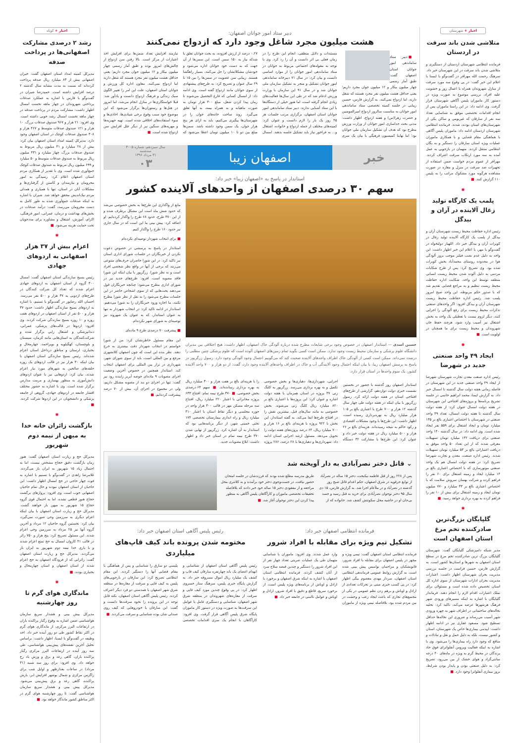اخبار + شهرستان
متلاشی شدن باند سرقت در اردستان
فرمانده انتظامی شهرستان اردستان از دستگیری و متلاشی شدن باند سرقت در این شهرستان خبر داد. سرهنگ رحمت الله مهرافر در گفت‌وگو با ایسنا با اعلام این خبر گفت: در پی وقوع سه مورد سرقت از منازل شهروندان همراه با اعمال زور و خشونت علیه افراد، بررسی موضوع به صورت ویژه در دستور کار ماموران پلیس آگاهی شهرستان قرار گرفت. وی ادامه داد: در این راستا ماموران پس از انجام اقدامات تخصصی موفق به شناسایی تعداد سه نفر از سارقان که غیربومی و ساکن یکی از شهرستان‌های استان بودند، شدند. فرمانده انتظامی شهرستان اردستان ادامه داد: ماموران پلیس آگاهی با هماهنگی مقام قضایی و با همکاری ماموران عملیات ویژه استان سارقان را دستگیر و به یگان انتظامی منتقل کردند. متهمان در بازجویی به عمل آمده به سه مورد ارتکاب سرقت اعتراف کردند. مهرافر از عموم مردم خواست ضمن استفاده از تجهیزات ضد سرقت در منزل و مغازه در صورت مشاهده هرگونه مورد مشکوک مراتب را به پلیس ۱۱۰ گزارش کنند. ■
◉
پلمب یک کارگاه تولید زغال آلاینده در آران و بیدگل
رئیس اداره حفاظت محیط زیست شهرستان آران و بیدگل از پلمب یک کارگاه آلاینده تولید زغال در کویرات آران و بیدگل خبر داد. اللهیار دولتخواه در گفت‌وگو با مهر، با اعلام این خبر اظهار داشت: این واحد به دلیل عدم نصب فیلتر موجب بروز آلودگی هوا در محدوده روستای محمدآباد بخش کویرات شده بود. وی تصریح کرد: پس از طرح شکایات مردمی به دلیل آلوده شدن محیط زیست انسانی منطقه توسط این واحد، شکایت اداره حفاظت محیط زیست تنظیم و به مراجع قضایی تقدیم شد که با صدور حکم مربوطه، این واحد صبح امروز پلمب شد. رئیس اداره حفاظت محیط زیست شهرستان آران و بیدگل افزود: اگر واحدهای صنعتی تذکرات محیط زیست برای رفع آلودگی را اجرایی کنند، دیگر لزوم نیست با تعطیلی یک واحد به بخش اشتغال نیز آسیب وارد شود، هرچند حفظ جان شهروندان و محیط زیست برای ما همچنان در اولویت است. ■
◉
ایجاد ۴۹ واحد صنعتی جدید در شهرضا
رئیس اداره صنعت معدن تجارت شهرستان شهرضا از ایجاد ۴۹ واحد صنعتی جدید در این شهرستان در فاصله زمانی هفته دولت سال گذشته تا امسال خبر داد. به گزارش ایمنا، محمد ابراهیم خاتمی در جلسه تشریح برنامه‌ها و پروژه‌های افتتاحی این شهرستان در هفته دولت امسال عنوان کرد: از هفته دولت سال گذشته تا هفته دولت امسال، تعداد ۴۹ واحد صنعتی در شهرستان با اختصاص اعتباری بالغ بر ۱۳۵ میلیارد تومان و ایجاد اشتغال برای ۵۵۹ نفر ایجاد شده است. وی ادامه داد: در سال گذشته ۱۴۰ واحد صنعتی برای دریافت ۱۴۲ میلیارد تومان تسهیلات معرفی شدند که از این تعداد ۵۰ واحد موفق به دریافت اعتباراتی بالغ بر ۵۳ میلیارد تومان تسهیلات شدند. رئیس اداره صنعت، معدن و تجارت شهرضا تصریح کرد: در هفته دولت امسال هم یک واحد صنعتی موتورسازی که با اختصاص اعتباری بالغ بر ۱۴ میلیارد ایجاد و زمینه اشتغال برای ۶۰ نفر را فراهم کرده و شرکت بهسان سروش سلامت که با اختصاص اعتباری بالغ بر ۳۳ میلیارد و ۷۷۰ میلیون تومان ایجاد و زمینه اشتغال برای بیش از ۱۰ نفر را فراهم کرده به بهره برداری خواهد رسید. ■
◉
گلپایگان بزرگ‌ترین صادرکننده تخم مرغ استان اصفهان است
مدیر شبکه دامپزشکی گلپایگان گفت: شهرستان گلپایگان بزرگ ترین صادرکننده تخم مرغ در سطح استان اصفهان به شهرها و استان‌ها کشور است. به گزارش فارس، حسین فراست در جلسه بررسی مدیریت بحران شهرستان اظهار داشت: اعتبارات مدیریت بحران ادارات شهرستان از سوی اداره کل استان تخصیص داده شده است و مسئولان برای تملک اعتبارات اقدام لازم را انجام دهند. فرماندار گلپایگان با اشاره به اینکه مسیرهای ورودی شهر فرهنگ هرشهرها عرضه می‌کند، تاکید کرد: تخلیه نخاله‌های ساختمانی در اطراف شهر به چهره ورودی شهر آسیب می‌رساند و ضروری این نخاله‌ها حداقل تسطیح شود. مسعود غفاری نیز در ادامه اظهار داشت: اپیدمی بیماری‌ها خاص یک شهرستان، استان و کشور نیست، بلکه به دلیل حمل و نقل و تبادلات و منافع که وجود دارد راه بیماری‌ها را می‌شود. وی با اشاره به اینکه فعالیت ویروس آنفلوانزای فوق حاد پرندگان در محیط گرم به ویژه در ماه‌های ۴۰ درجه سانتی‌گراد و هوای خشک از بین می‌رود، تصریح کرد: به دلیل صنعتی بودن و پایدار بودن شرایط، بروز بیماری آنفلوانزا وجود دارد. ■
دبیر ستاد امور جوانان اصفهان:
هشت میلیون مجرد شاغل وجود دارد که ازدواج نمی‌کنند
■ دبیر ستاد ساماندهی امور جوانان استان اصفهان گفت: طبق آمار رسمی چهار میلیون بیکار و ۱۲ میلیون جوان مجرد داریم؛ یعنی حداقل هشت میلیون نفر مجرد هستند که شغل دارند، اما ازدواج نمی‌کنند. به گزارش فارس، حسین زیبایی در جلسه کمیته تخصصی ستاد ساماندهی امور جوانان به مناسبت سالروز ازدواج امیرالمومنین و حضرت زهرا(س) و هفته ازدواج، اظهار داشت: مدتی بحث جداسازی امور جوانان از وزارت ورزش مطرح بود که هدف آن تشکیل سازمان ملی جوانان بود؛ اما نهایتا کمیسیون فرهنگی با بیان یک سری مستندات و دلایل منطقی، انجام این طرح را در زمان فعلی بی اثر دانست و آن را رد کرد. وی با توجه به مقوله‌های اجتماعی مربوط به جوانان در ستاد ساماندهی امور جوانان را از موارد اساسی دانست و بیان کرد: در سال ۷۱ دبیرخانه ساماندهی امور جوانان تشکیل و منجر به تشکیل سازمان ملی جوانان شد و در سال ۹۱ این سازمان با وزارت ورزش ادغام شد که در طی این سال‌ها فعالیت‌های زیادی انجام گرفته است، اما هنوز خیلی از دستگاه‌ها با این ستاد آشنایی ندارند. دبیر ستاد ساماندهی امور جوانان استان اصفهان، برگزاری مرتب جلسات هر ۴۵ روز یک بار را لازم دانست و عنوان کرد: کمیته‌های مختلف از جمله ازدواج و خانواده، اشتغال و... به فراخور نیاز باید تشکیل جلسه بدهند. امسال ۰.۲۷ درصد از ارزش افزوده، به بحث جوانان تعلق با شدکه نیاز به ۱۵۰ سمن است. این سمن‌ها از آن جهت که به دست خود جوانان اداره می‌شود و خودشان مشکلاتشان را حل می‌کنند، بسیار راهگشا هستند. زیبایی سن عضویت در سمن‌ها را بین ۱۵ تا ۲۹ سال عنوان و تصریح کرد: به طرح‌های پیشنهادی از سوی جوانان مانند ازدواج گفته است. وی ادامه داد: از امسال کسانی که فارغ التحصیل می‌شوند تا زمان پیدا کردن شغل، مبلغ ۳۰۰ هزار تومان به صورت ماهیانه و به همراه بیمه، به آنها تعلق می‌گیرد. روند ساخت خانه‌های جوان را در شهرستان‌ها پیگیری می‌کنیم، باید به ازای هر پنج هزار جوان، یک سمن وجود داشته باشد. سمن‌ها مبلغ بین دو تا ۱۰ میلیون تومان اعطا می‌شود که نیازمند افزایش تعداد سمن‌ها برای افزایش اخذ اعتبارات از مرکز است. بالا رفتن سن ازدواج از چالش‌های امروز بوده و طبق آمار رسمی چهار میلیون بیکار و ۱۲ میلیون جوان مجرد داریم؛ یعنی حداقل هشت میلیون نفر مجرد هستند که شغل دارند اما ازدواج نمی‌کنند. معاون اداره کل ورزش و جوانان استان اصفهان، علت این امر را تغییر الگوی سبک زندگی و فرهنگ ازدواج دانست و یادآور شد: قبلا خواستگاری‌ها در منازل انجام می‌شد، اما امروز در هتل‌ها و رستوران‌ها برگزار می‌شود که این موضوع خود سبب وقوع برخی شیادی‌ها، اخاذی‌ها و سوء استفاده‌های اخلاقی شده است. تهیه جهیزیه‌ها و مهریه‌های سنگین نیز از دیگر علل افزایش سن ازدواج شده است. ■
خبر
اصفهان زیبا
سال سیزدهم، شماره ۳۰۰۵
سه‌شنبه
۳۱ مرداد ۱۳۹۶
۰۳
استاندار در پاسخ به «اصفهان زیبا» خبر داد:
سهم ۳۰ درصدی اصفهان از واحدهای آلاینده کشور
حسین اسدی — استاندار اصفهان در خصوص وجود برخی شایعات مطرح شده درباره آلودگی خاک اصفهان، اظهار داشت: هیچ اختلافی بین مدیران دانشگاه علوم پزشکی و سازمان محیط زیست وجود ندارد. ممکن است کسی بگوید تمام زمین‌های اصفهان آلوده است که علوم پزشکی چنین مطلبی را درست نمی‌داند. ممکن است کسی از آلودگی خاک اطراف واحدهای آلاینده صحبت کند که می‌گوییم احتمال وجود آلودگی وجود دارد. رسول زرگرپور در پاسخ به پرسش اصفهان زیبا، با بیان اینکه احتمال وجود آلایندگی آب و خاک در اطراف واحدهای آلاینده وجود دارد، گفت: از دو هزار و ۷۰۰ واحد آلاینده کشور، یک سوم واحدها در استان قرار دارد.
استاندار اصفهان روز گذشته با حضور در نخستین نشست خبری دولت دوازدهم، گزارشی از طرح‌های افتتاحی استان در هفته دولت ارائه کرد. رسول زرگرپور با بیان اینکه در هفته دولت طی چهار سال گذشته ۱۲ هزار و ۷۰۰ طرح با اعتباری بالغ بر ۱۰۵ هزار میلیارد ریال به بهره‌برداری رسیده است، اظهار داشت: این طرح‌ها با وجود مشکلات اقتصادی و رکود حاکم به نتیجه رسیده‌اند. هزینه‌ای بالغ بر ۲۶ هزار و ۵۰۰ میلیارد ریال در هفته دولت خبر داد و عنوان کرد: این طرح‌ها با مشارکت ۳۲ دستگاه اجرایی، شهرداری‌ها، دهیاری‌ها و بخش خصوصی تکمیل و به بهره برداری می‌رسد. زرگرپور به کلنگ زنی ۳۷ پروژه در استان همزمان با هفته دولت اشاره و عنوان کرد: این پروژه‌ها با اعتباری بالغ بر ۸۲۰ میلیارد ریال کلنگ زنی می‌شوند. بخش خصوصی به مانند سال‌های قبل، بیشترین نقش را در افتتاح طرح‌ها ایفا می‌کند. به گفته استاندار، این بخش با ۹۲۲ پروژه با هزینه‌ای بالغ بر ۱۶ هزار و ۷۰۰ میلیارد ریال، ۶۴ درصد پروژه‌های هفته دولت را تحویل می‌دهد. مسئول ارشد اجرایی استان ادامه داد: شهرداری‌ها و دهیاری‌ها با ۲۸ درصد، ۲۸۶ پروژه را با هزینه‌ای بالغ بر هفت هزار و ۳۰۰ میلیارد ریال به بهره برداری رسانده‌اند. ■ سهم ۶۴ درصدی بخش خصوصی. ■ ۳۷۰ طرح نیمه تمام: افتتاح ۶۳۳ پروژه مخابراتی با اعتبار ۲۲۰ میلیارد ریال، افتتاح سه مرحله مسکن مهر در قالب ۳۰۰ هزار واحد در حوزه مجلسی و دیگر نقاط استان با اعتبار ۴۱۰ میلیارد ریال و راه اندازی بیمارستان تخصصی ۱۷۴ تختی خمینی شهر، از دیگر برنامه‌هایی بود که استاندار به آن اشاره کرد. زرگرپور از نهایی شدن ۳۷۰ طرح نیمه تمام در استان خبر داد و اظهار داشت: ابلاغ مصوبات جدید.
مانع از واگذاری این طرح‌ها به بخش خصوصی می‌شد که حدود شش ماه است این مشکل برطرف شده و از این ۳۷۰ طرح، حدود ۶۸ طرح را واگذار کرده‌ایم. او اضافه کرد: پیش بینی ما این است که در سال جاری نیز حدود ۱۶۰ طرح را واگذار کنیم.
■ برای انتخاب شهردار توصیه‌ای نکرده‌ام
استاندار در پاسخ به پرسشی در خصوص دعوت نکردن از خبرنگاران در جلسات شورای اداری استان نیز تاکید کرد: در این شورا حاضران حرف‌های متنوعی می‌زنند که برخی از آنها در واقع نظر شخصی افراد است و نه نظر شورا. زرگرپور با بیان اینکه این شورا فاقد مصوبه است، افزود: طرح‌های جدید نیز در شورای اداری مطرح می‌شود؛ چنانچه خبرنگاران قول می‌دهند بحث‌هایی که از سوی اشخاص حاضر در این جلسات مطرح می‌شود را به نقل از نظر شورا مطرح نکنند، ما اجازه ورود خبرنگاران را به شورا می‌دهیم. استاندار در ادامه تاکید کرد: در انتخاب شهردار نه تنها به عنوان استاندار، که به عنوان یک شهروند نیز توصیه‌ای به شورای شهر نکرده‌ام.
■ پیشرفت ۷۰ درصدی طرح ۹ ماده‌ای
این مقام مسئول خاطرنشان کرد: من از شورا خواستم در انتخاب شهردار دقت بیشتری به خرج دهند. نظر بنده این است که چون اصفهان کلانشهری مرجع و بین المللی است، باید از سوی شورای شهر، شهرداری در تراز بین المللی برای اصفهان انتخاب کند. استاندار همچنین در خصوص آخرین وضعیت اجرای مصوبات ۹ ماده‌ای حوضه آبریز زاینده رود نیز گفت: تنها در اجرای دو بند از مصوبه مشکل داریم، ولی در مجموع در اجرای آن، بیش از ۷۰ درصد پیشرفت کرده‌ایم. ■
⌄ قاتل دختر نصرآبادی به دار آویخته شد
پس از ۲۲۸ روز از قتل فاطمه نیکبخت، دختر ۱۵ ساله در نصرآباد از توابع جرقویه در شرق اصفهان، حکم اعدام قاتل صبح روز گذشته در نصرآباد و در ملأعام اجرا شد. به گزارش فارس، ۱۵ دی سال ۹۵ دختر نوجوان نصرآبادی برای خرید به قتل رسید و جسد بی‌جان او در حاشیه محل سکونتش کشف شد. خانواده که از طریق مدرسه مطلع شده بودند که فرزندشان در جلسه امتحان حضور نیافت، در جست‌وجوی دختر خود برآمدند و به کلانتری محل مراجعه و از مفقودی دختر ۱۵ ساله خود خبر دادند که بلافاصله تحقیقات تخصصی ماموران و کارآگاهان پلیس آگاهی به منظور پیدا کردن این دختر نوجوان آغاز شد. ■
فرمانده انتظامی اصفهان خبر داد:
تشکیل تیم ویژه برای مقابله با افراد شرور
فرمانده انتظامی استان اصفهان گفت: تیمی ویژه و مجهز در پلیس اصفهان برای مقابله با افراد شرور، قانونشکنان و مزاحمان نوامیس پیش بینی شده است. به گزارش روابط عمومی فرماندهی انتظامی استان اصفهان، سردار مهدی معصوم بیگی اظهار کرد: در پی کسب خبری مبنی بر تحرکات تعدادی از اراذل و اوباش و برهم زدن نظم عمومی در یکی از مجتمع‌های تجاری که باعث ایجاد رعب و وحشت در بین مردم شده بود، بلافاصله تیمی ویژه از ماموران وارد عمل شدند. وی افزود: ماموران با شناسایی متهمان طی یک عملیات ضربتی تعداد چهار نفر از این افراد شرور را دستگیر و چندین قبضه سلاح سرد از آنان کشف کردند. فرمانده انتظامی استان اصفهان با اشاره به اینکه شرق اصفهان و برخورد با اراذل و اوباش از برنامه‌های ویژه پلیس است، از برخورد سریع، قاطع و دقیق با افراد شرور، اراذل و اوباش و عوامل ناامنی در جامعه خبر داد. ■
رئیس پلیس آگاهی استان اصفهان خبر داد:
مختومه شدن پرونده باند کیف قاپ‌های میلیاردی
رئیس پلیس آگاهی استان اصفهان از شناسایی و انهدام اعضای یک باند چهارنفره سارقان کیف قاپ و کشف یک میلیارد ریال اموال مسروقه خبر داد. به گزارش پایگاه خبری پلیس، سرهنگ ستار خسروی اظهار کرد: در پی وقوع چندین مورد کیف قاپی و سرقت از مغازه‌های شهروندان در منطقه شرق شهر اصفهان، شناسایی و دستگیری عامل یا عوامل این سرقت‌ها به صورت ویژه در دستور کار ماموران پایگاه شرق پلیس آگاهی قرار گرفت. وی افزود: کارآگاهان با انجام یک سری اقدامات تخصصی پلیسی دو سارق را شناسایی و پس از هماهنگی با مقام قضایی آنها را دستگیر کردند. این مقام انتظامی تصریح کرد: این سارقان در بازجویی‌های پلیس به کیف قاپی و سرقت از مغازه‌ها در منطقه شرق شهر اصفهان با همدستی دو فرد دیگر اعتراف کردند. رئیس پلیس آگاهی استان اصفهان، نکته قابل توجه در این پرونده را نحوه سرقت‌ها دانست و گفت: این سارقان با خودروهایی که کیف روی صندلی شان بوده شناسایی و سرقت می‌کردند. ■
اخبار + کوتاه
رشد ۲ درصدی مشارکت اصفهانی‌ها در پرداخت صدقه
مدیرکل کمیته امداد استان اصفهان گفت: خیران اصفهانی بیش از ۸۳ میلیارد ریال صدقه پرداخت کرده‌اند که نسبت به مدت مشابه سال گذشته ۲ درصد افزایش داشته است. حمیدرضا شیران در گفت‌وگو با فارس با اشاره به عملکرد صدقات پرداختی شهروندان در چهار ماهه نخست امسال اظهار داشت: مشارکت مردم در پرداخت صدقه در چهار ماهه نخست امسال رشد خوبی داشته است. وی افزود: ۲۱ هزار و ۹۶۷ صندوق صدقات بزرگ، ۱۰ هزار و ۱۲۱ صندوق صدقات متوسط و ۴۶۷ هزار و ۳۰۸ صندوق صدقات کوچک در استان اصفهان وجود دارد. مدیرکل کمیته امداد استان اصفهان بیان کرد: بیش از ۲۸ میلیارد و ۴۱ میلیون ریال مربوط به صندوق صدقات بزرگ، چهار میلیارد و ۴۳۱ میلیون ریال مربوط به صندوق صدقات متوسط و ۵۰ میلیارد و ۶۹۹ میلیون ریال مربوط به صندوق صدقات کوچک جمع‌آوری شده است. وی با تقدیر از همکاری مردم استان اصفهان اعلام کرد: رسیدگی به امور محرومان و نیازمندان و کاستن از گرفتاری‌ها و مشکلات آنان در استان، تنها با همیاری و همدلی مردم نیک‌اندیش محقق خواهد شد. شیران با اشاره به اینکه صدقات جمع‌آوری شده به طور کامل به دست محرومان می‌رسد، گفت: درآمد صدقات در بخش‌های بهداشت و درمان، عمرانی، امور فرهنگی، اکرام، آموزش، اشتغال و مشاوره برای مددجویان تحت حمایت هزینه می‌شود. ■
◉
اعزام بیش از ۳۷ هزار اصفهانی به اردوهای جهادی
رئیس بسیج سازندگی استان اصفهان گفت: امسال ۳۰۰ گروه از استان اصفهان به اردوهای جهادی اعزام شدند که تعداد کل شرکت کنندگان در طرح‌های اردویی به ۳۷ هزار و ۵۰۰ نفر می‌رسد. احسان الله رضاپور در گفت‌وگو با تسنیم، با اشاره به اردوهای بسیج سازندگی اظهار داشت: حدود ۳۷ هزار و ۵۰۰ نفر از استان اصفهان در اردوهای هفت روزه و ۱۰ روزه بسیج سازندگی شرکت کردند. وی افزود: اردوها در قالب‌های پزشکی، عمرانی، دندانپزشکی و اشتغال زایی برگزار شده و شرکت‌کنندگان به استان‌هایی مانند کرمان، سیستان و بلوچستان، کهگیلویه و بویراحمد، چهارمحال و بختیاری، لرستان و مناطق درداخل استان اعزام شده‌اند. رئیس بسیج سازندگی استان اصفهان با بیان اینکه ۳۰ هزار نیز در قالب اردوهای یک روزه حلقه‌های صالحین به شهرهای مورد نیاز اعزام شدند، بیان کرد: اردوهایی نیز با عنوان اردوهای دانش‌آموزی به منظور بهسازی و مرمت مدارس برگزار شده است. وی با اشاره به حضور مختلف اقشار جامعه در اردوهای جهادی، گروهی از جامعه پزشکی و دانشجویان در این اردوها شرکت کردند. ■
◉
بازگشت زائران خانه خدا به میهن از نیمه دوم شهریور
مدیرکل حج و زیارت استان اصفهان گفت: هنوز زمان بازگشت دقیق حجاج مشخص نیست، اما به احتمال زیاد ۱۵ شهریور به ایران باز می‌گردند. غلامرضا زاهدی در گفت‌وگو با تسنیم با اشاره به فوت چهار حاجی در حج امسال اظهار داشت: این حاجیان از استان اصفهان نبودند و حال تمام حاجیان اصفهانی خوب است. وی افزود: پروازهای برگشت حجاج هنوز قطعی نشده، اما به احتمال قوی گروه حجاج ۱۵ شهریور به میهن باز خواهند گشت. مدیرکل حج و زیارت استان اصفهان با بیان اینکه اعزام دیگری به سرزمین وحی صورت نمی‌گیرد، بیان کرد: نخستین گروه حاجیان ۱۲ مرداد و آخرین گروه آنها نیز ۲۵ مرداد به سرزمین وحی اعزام شدند. این مسئول تصریح کرد: پنج هزار و ۷۵۰ زائر در قالب ۴۱ کاروان امسال به حج تمتع اعزام شدند و با یاری خدا نیمه دوم شهریور به ایران باز می‌گردند. مدیرکل حج و زیارت استان اصفهان گفت: زائرانی که از فرودگاه اصفهان به حج اعزام شدند از استان اصفهان و استان چهارمحال و بختیاری بودند. ■
◉
ماندگاری هوای گرم تا روز چهارشنبه
مدیرکل پیش بینی و هشدار سریع سازمان هواشناسی ضمن اشاره به وقوع رگبار پراکنده باران در ارتفاعات البرز مرکزی، از ماندگاری هوای گرم در اکثر نقاط کشور طی دو روز آینده خبر داد. احد وظیفه در گفت‌وگو با ایسنا، اظهار داشت: براساس تحلیل آخرین نقشه‌های پیش‌بینی هواشناسی، طی سه روز آینده در ارتفاعات البرز مرکزی رگبار پراکنده باران، گاهی رعد و برق و وزش باد رخ خواهد داد. وی افزود: برای روز سه شنبه (۳۱ مرداد) در ساعات بعدازظهر و اوایل شب برای زاگرس مرکزی و شمال بوشهر افزایش ابر، بارش پراکنده، گاهی رعد و برق پیش‌بینی می‌شود. مدیرکل پیش بینی و هشدار سریع سازمان هواشناسی گفت: تا روز چهارشنبه هوای گرم در اکثر مناطق کشور ماندگار خواهد بود. ■